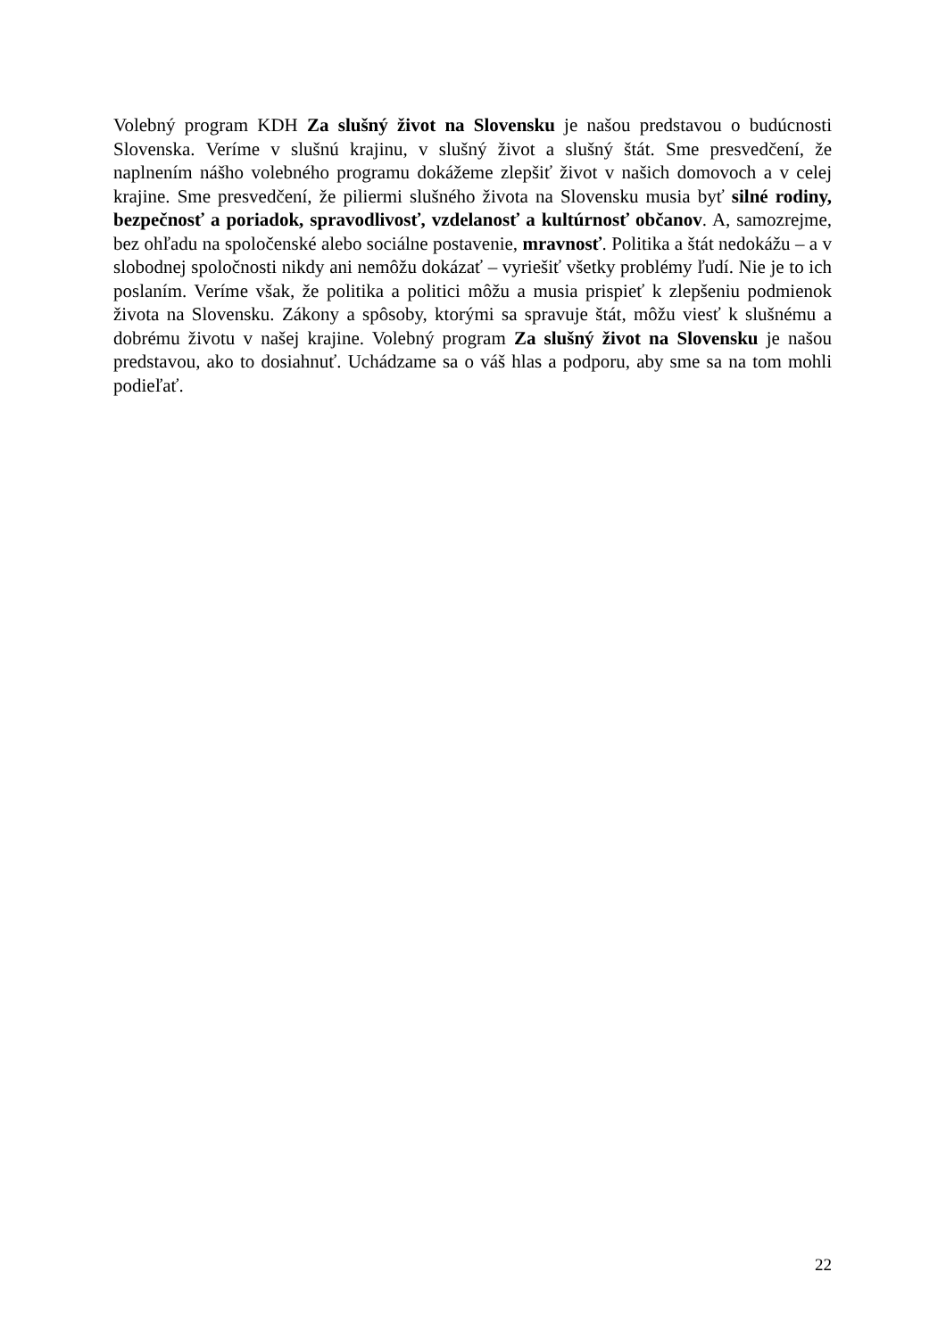Volebný program KDH Za slušný život na Slovensku je našou predstavou o budúcnosti Slovenska. Veríme v slušnú krajinu, v slušný život a slušný štát. Sme presvedčení, že naplnením nášho volebného programu dokážeme zlepšiť život v našich domovoch a v celej krajine. Sme presvedčení, že piliermi slušného života na Slovensku musia byť silné rodiny, bezpečnosť a poriadok, spravodlivosť, vzdelanosť a kultúrnosť občanov. A, samozrejme, bez ohľadu na spoločenské alebo sociálne postavenie, mravnosť. Politika a štát nedokážu – a v slobodnej spoločnosti nikdy ani nemôžu dokázať – vyriešiť všetky problémy ľudí. Nie je to ich poslaním. Veríme však, že politika a politici môžu a musia prispieť k zlepšeniu podmienok života na Slovensku. Zákony a spôsoby, ktorými sa spravuje štát, môžu viesť k slušnému a dobrému životu v našej krajine. Volebný program Za slušný život na Slovensku je našou predstavou, ako to dosiahnuť. Uchádzame sa o váš hlas a podporu, aby sme sa na tom mohli podieľať.
22